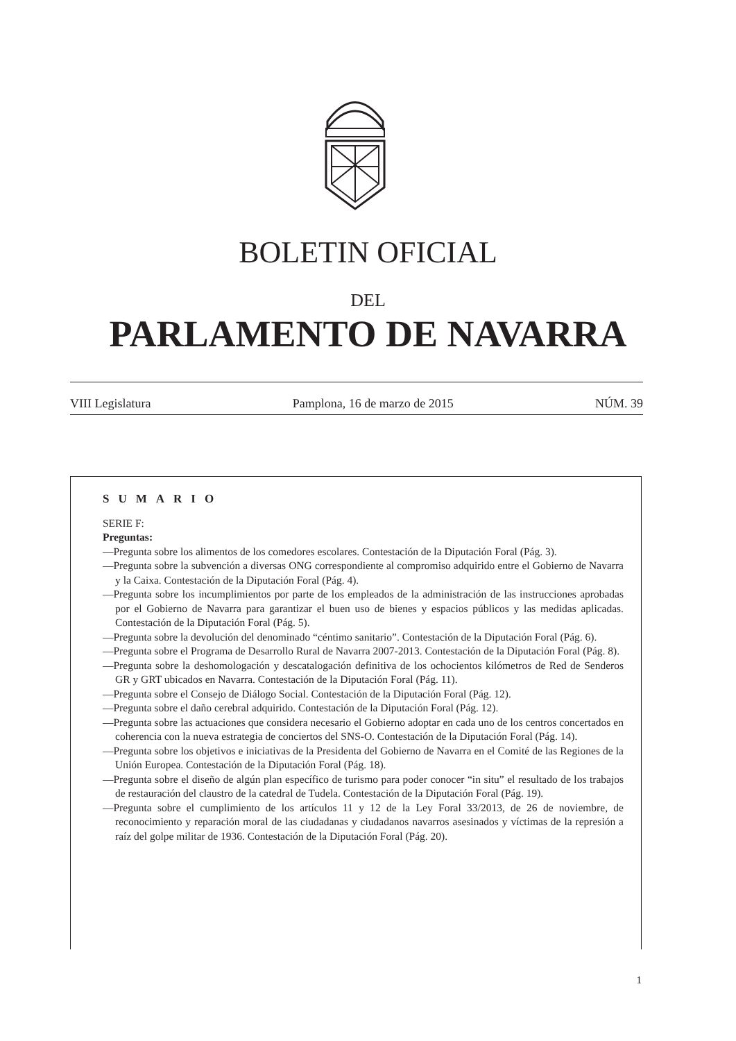BOLETIN OFICIAL
DEL
PARLAMENTO DE NAVARRA
VIII Legislatura Pamplona, 16 de marzo de 2015 NÚM. 39
SUMARIO
SERIE F:
Preguntas:
—Pregunta sobre los alimentos de los comedores escolares. Contestación de la Diputación Foral (Pág. 3).
—Pregunta sobre la subvención a diversas ONG correspondiente al compromiso adquirido entre el Gobierno de Navarra y la Caixa. Contestación de la Diputación Foral (Pág. 4).
—Pregunta sobre los incumplimientos por parte de los empleados de la administración de las instrucciones aprobadas por el Gobierno de Navarra para garantizar el buen uso de bienes y espacios públicos y las medidas aplicadas. Contestación de la Diputación Foral (Pág. 5).
—Pregunta sobre la devolución del denominado “céntimo sanitario”. Contestación de la Diputación Foral (Pág. 6).
—Pregunta sobre el Programa de Desarrollo Rural de Navarra 2007-2013. Contestación de la Diputación Foral (Pág. 8).
—Pregunta sobre la deshomologación y descatalogación definitiva de los ochocientos kilómetros de Red de Senderos GR y GRT ubicados en Navarra. Contestación de la Diputación Foral (Pág. 11).
—Pregunta sobre el Consejo de Diálogo Social. Contestación de la Diputación Foral (Pág. 12).
—Pregunta sobre el daño cerebral adquirido. Contestación de la Diputación Foral (Pág. 12).
—Pregunta sobre las actuaciones que considera necesario el Gobierno adoptar en cada uno de los centros concertados en coherencia con la nueva estrategia de conciertos del SNS-O. Contestación de la Diputación Foral (Pág. 14).
—Pregunta sobre los objetivos e iniciativas de la Presidenta del Gobierno de Navarra en el Comité de las Regiones de la Unión Europea. Contestación de la Diputación Foral (Pág. 18).
—Pregunta sobre el diseño de algún plan específico de turismo para poder conocer “in situ” el resultado de los trabajos de restauración del claustro de la catedral de Tudela. Contestación de la Diputación Foral (Pág. 19).
—Pregunta sobre el cumplimiento de los artículos 11 y 12 de la Ley Foral 33/2013, de 26 de noviembre, de reconocimiento y reparación moral de las ciudadanas y ciudadanos navarros asesinados y víctimas de la represión a raíz del golpe militar de 1936. Contestación de la Diputación Foral (Pág. 20).
1